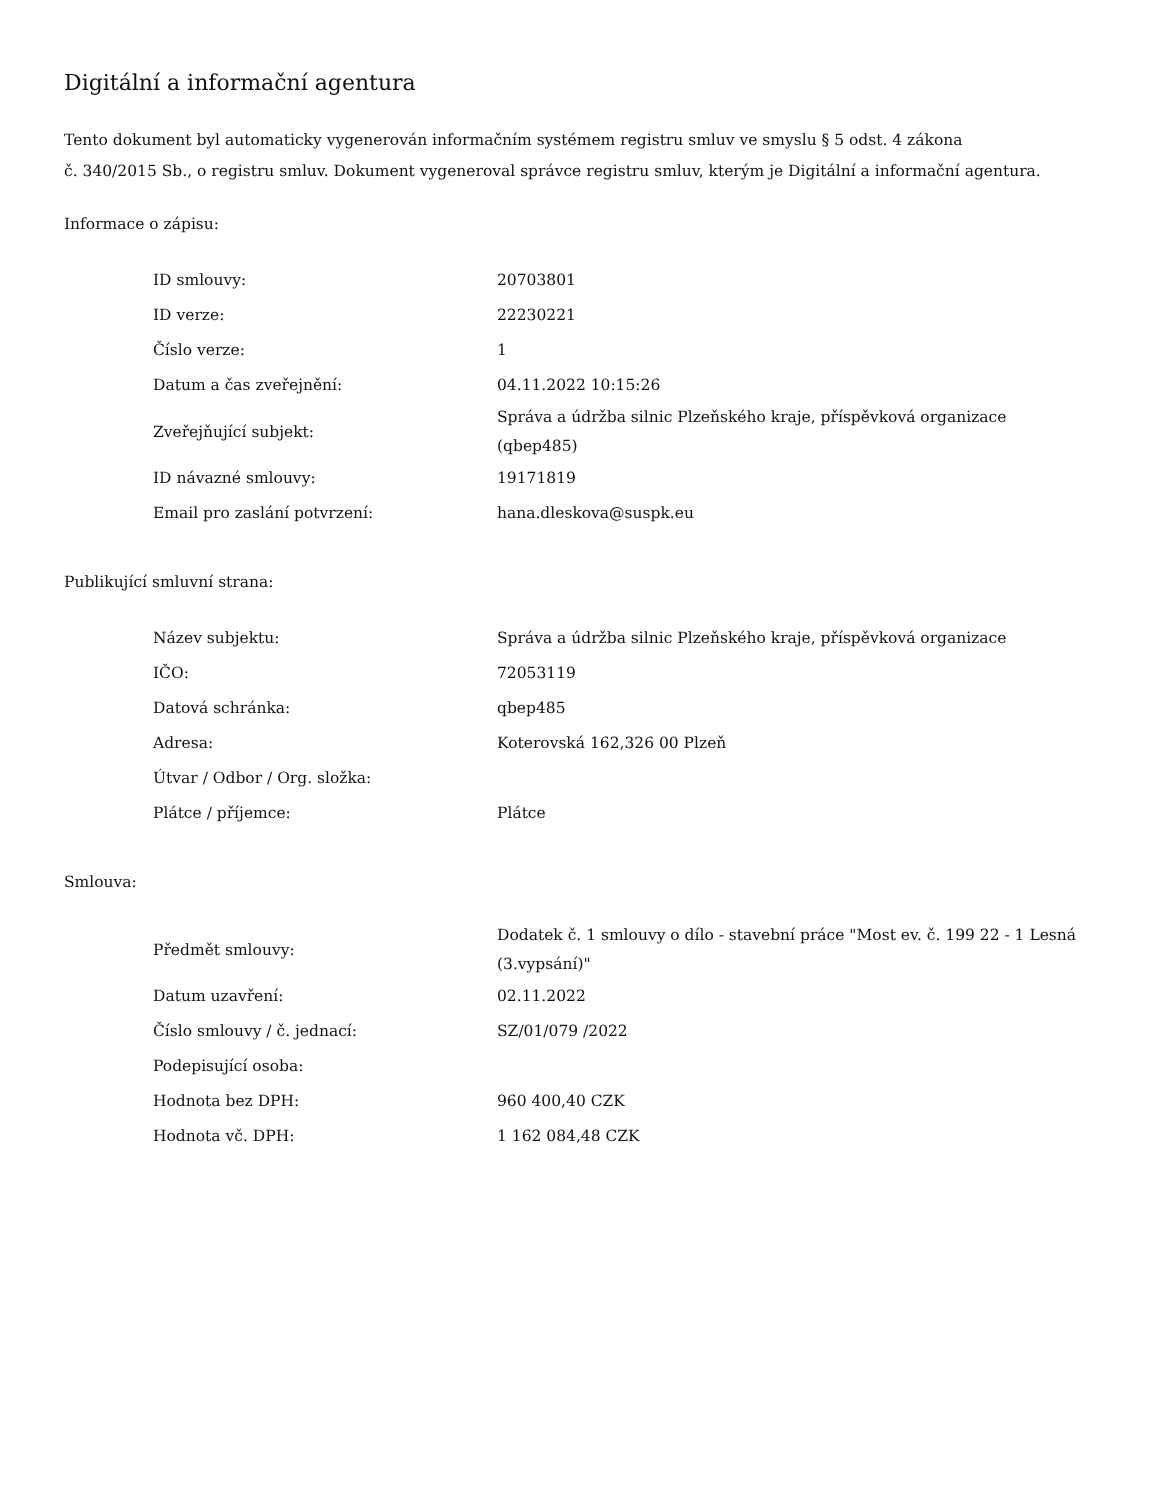Digitální a informační agentura
Tento dokument byl automaticky vygenerován informačním systémem registru smluv ve smyslu § 5 odst. 4 zákona
č. 340/2015 Sb., o registru smluv. Dokument vygeneroval správce registru smluv, kterým je Digitální a informační agentura.
Informace o zápisu:
| ID smlouvy: | 20703801 |
| ID verze: | 22230221 |
| Číslo verze: | 1 |
| Datum a čas zveřejnění: | 04.11.2022 10:15:26 |
| Zveřejňující subjekt: | Správa a údržba silnic Plzeňského kraje, příspěvková organizace (qbep485) |
| ID návazné smlouvy: | 19171819 |
| Email pro zaslání potvrzení: | hana.dleskova@suspk.eu |
Publikující smluvní strana:
| Název subjektu: | Správa a údržba silnic Plzeňského kraje, příspěvková organizace |
| IČO: | 72053119 |
| Datová schránka: | qbep485 |
| Adresa: | Koterovská 162,326 00 Plzeň |
| Útvar / Odbor / Org. složka: | |
| Plátce / příjemce: | Plátce |
Smlouva:
| Předmět smlouvy: | Dodatek č. 1 smlouvy o dílo - stavební práce "Most ev. č. 199 22 - 1 Lesná (3.vypsání)" |
| Datum uzavření: | 02.11.2022 |
| Číslo smlouvy / č. jednací: | SZ/01/079 /2022 |
| Podepisující osoba: | |
| Hodnota bez DPH: | 960 400,40 CZK |
| Hodnota vč. DPH: | 1 162 084,48 CZK |